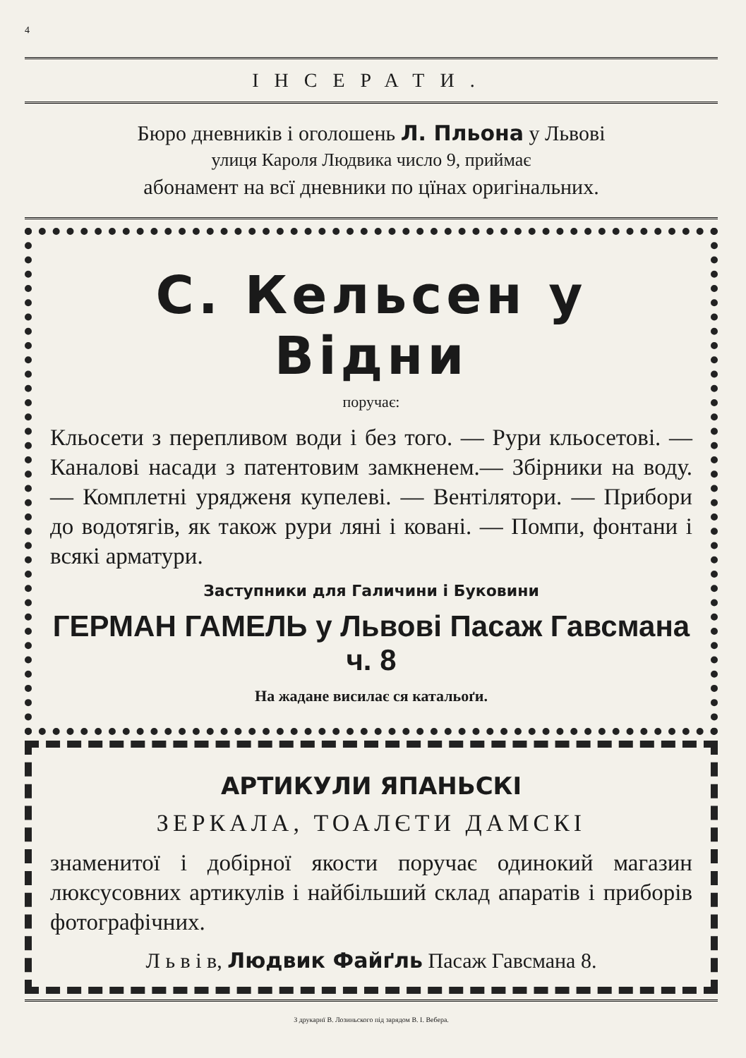4
ІНСЕРАТИ.
Бюро дневників і оголошень Л. Пльона у Львові
улиця Кароля Людвика число 9, приймає
абонамент на всї дневники по цїнах оригінальних.
С. Кельсен у Відни
поручає:
Кльосети з перепливом води і без того. — Рури кльосетові. — Каналові насади з патентовим замкненем.— Збірники на воду. — Комплетні уряджeня купелеві. — Вентілятори. — Прибори до водотягів, як також рури ляні і ковані. — Помпи, фонтани і всякі арматури.
Заступники для Галичини і Буковини
ГЕРМАН ГАМЕЛЬ у Львові Пасаж Гавсмана ч. 8
На жадане висилає ся катальоґи.
АРТИКУЛИ ЯПАНЬСКІ
ЗЕРКАЛА, ТОАЛЄТИ ДАМСКІ
знаменитої і добірної якости поручає одинокий магазин люксусовних артикулів і найбільший склад апаратів і приборів фотографічних.
Л ь в і в, Людвик Файґль Пасаж Гавсмана 8.
З друкарнї В. Лозиньского під зарядом В. І. Вебера.